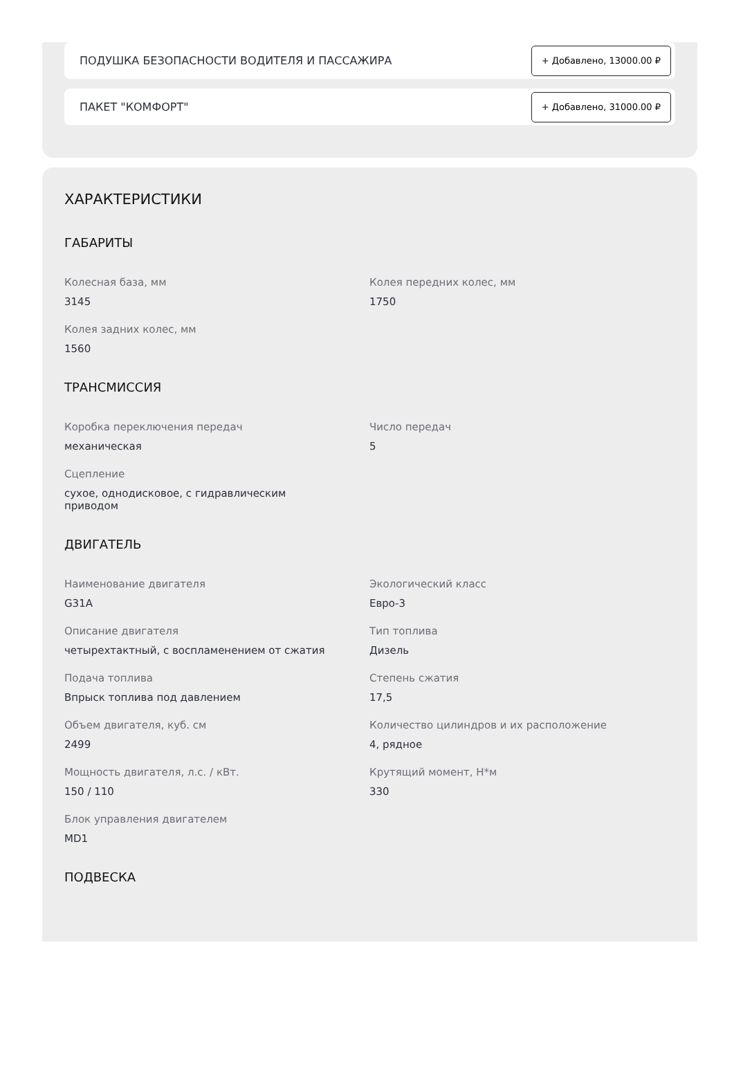ПОДУШКА БЕЗОПАСНОСТИ ВОДИТЕЛЯ И ПАССАЖИРА + Добавлено, 13000.00 ₽
ПАКЕТ "КОМФОРТ" + Добавлено, 31000.00 ₽
ХАРАКТЕРИСТИКИ
ГАБАРИТЫ
Колесная база, мм
3145
Колея передних колес, мм
1750
Колея задних колес, мм
1560
ТРАНСМИССИЯ
Коробка переключения передач
механическая
Число передач
5
Сцепление
сухое, однодисковое, с гидравлическим
приводом
ДВИГАТЕЛЬ
Наименование двигателя
G31A
Экологический класс
Евро-3
Описание двигателя
четырехтактный, с воспламенением от сжатия
Тип топлива
Дизель
Подача топлива
Впрыск топлива под давлением
Степень сжатия
17,5
Объем двигателя, куб. см
2499
Количество цилиндров и их расположение
4, рядное
Мощность двигателя, л.с. / кВт.
150 / 110
Крутящий момент, Н*м
330
Блок управления двигателем
MD1
ПОДВЕСКА